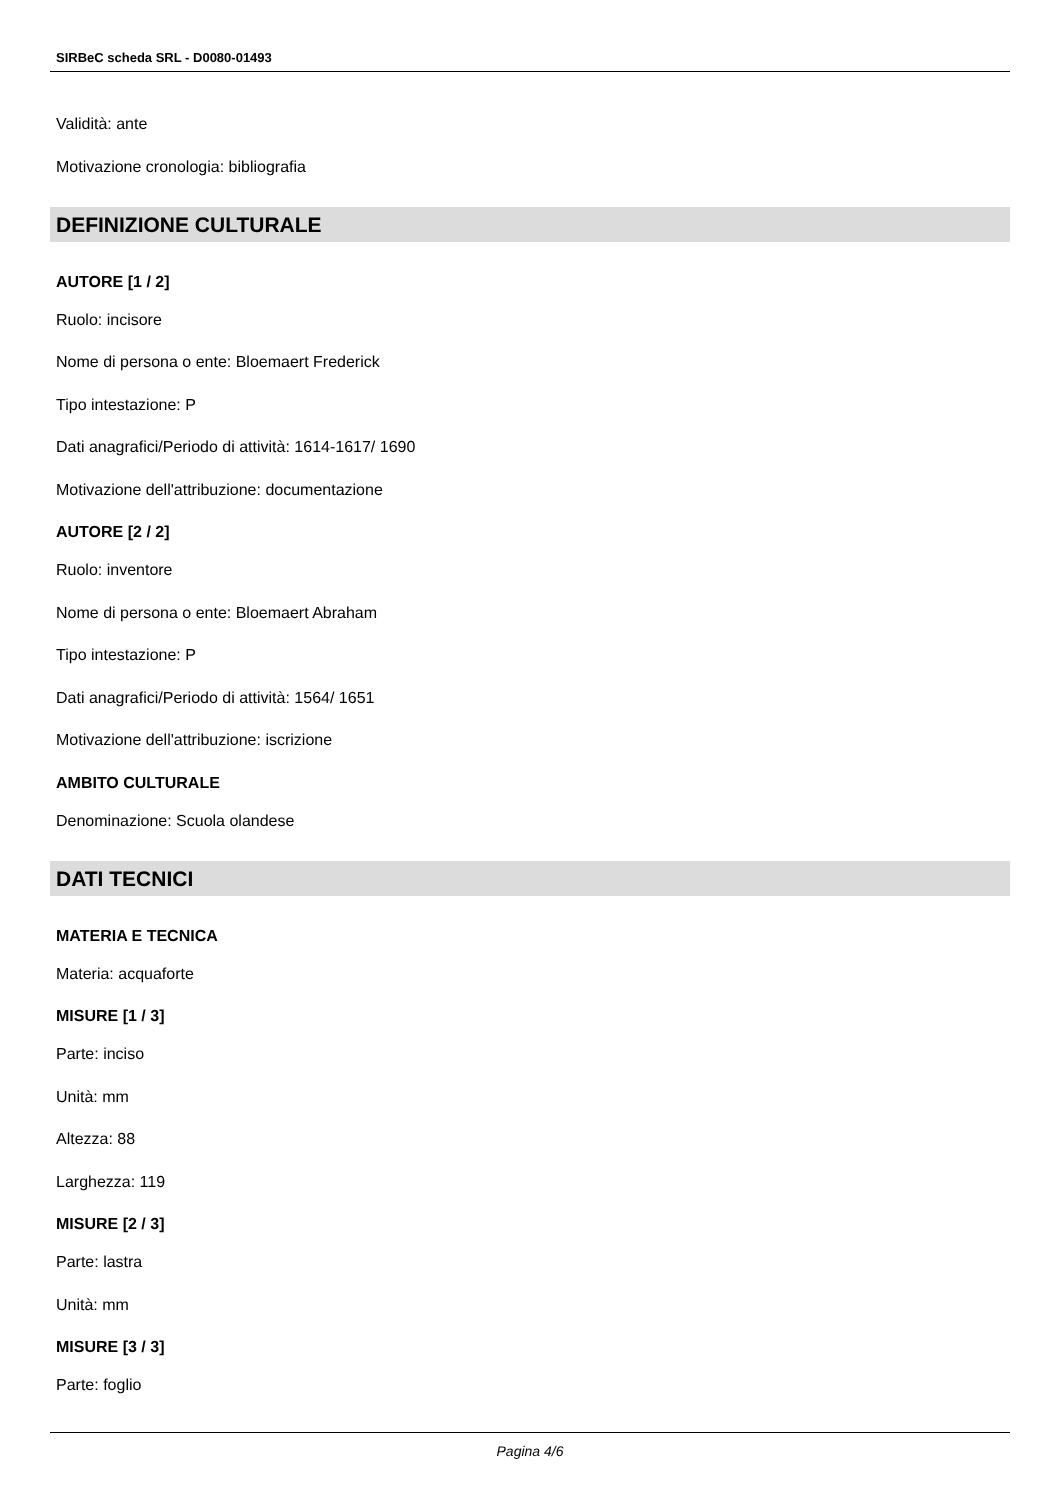SIRBeC scheda SRL - D0080-01493
Validità: ante
Motivazione cronologia: bibliografia
DEFINIZIONE CULTURALE
AUTORE [1 / 2]
Ruolo: incisore
Nome di persona o ente: Bloemaert Frederick
Tipo intestazione: P
Dati anagrafici/Periodo di attività: 1614-1617/ 1690
Motivazione dell'attribuzione: documentazione
AUTORE [2 / 2]
Ruolo: inventore
Nome di persona o ente: Bloemaert Abraham
Tipo intestazione: P
Dati anagrafici/Periodo di attività: 1564/ 1651
Motivazione dell'attribuzione: iscrizione
AMBITO CULTURALE
Denominazione: Scuola olandese
DATI TECNICI
MATERIA E TECNICA
Materia: acquaforte
MISURE [1 / 3]
Parte: inciso
Unità: mm
Altezza: 88
Larghezza: 119
MISURE [2 / 3]
Parte: lastra
Unità: mm
MISURE [3 / 3]
Parte: foglio
Pagina 4/6